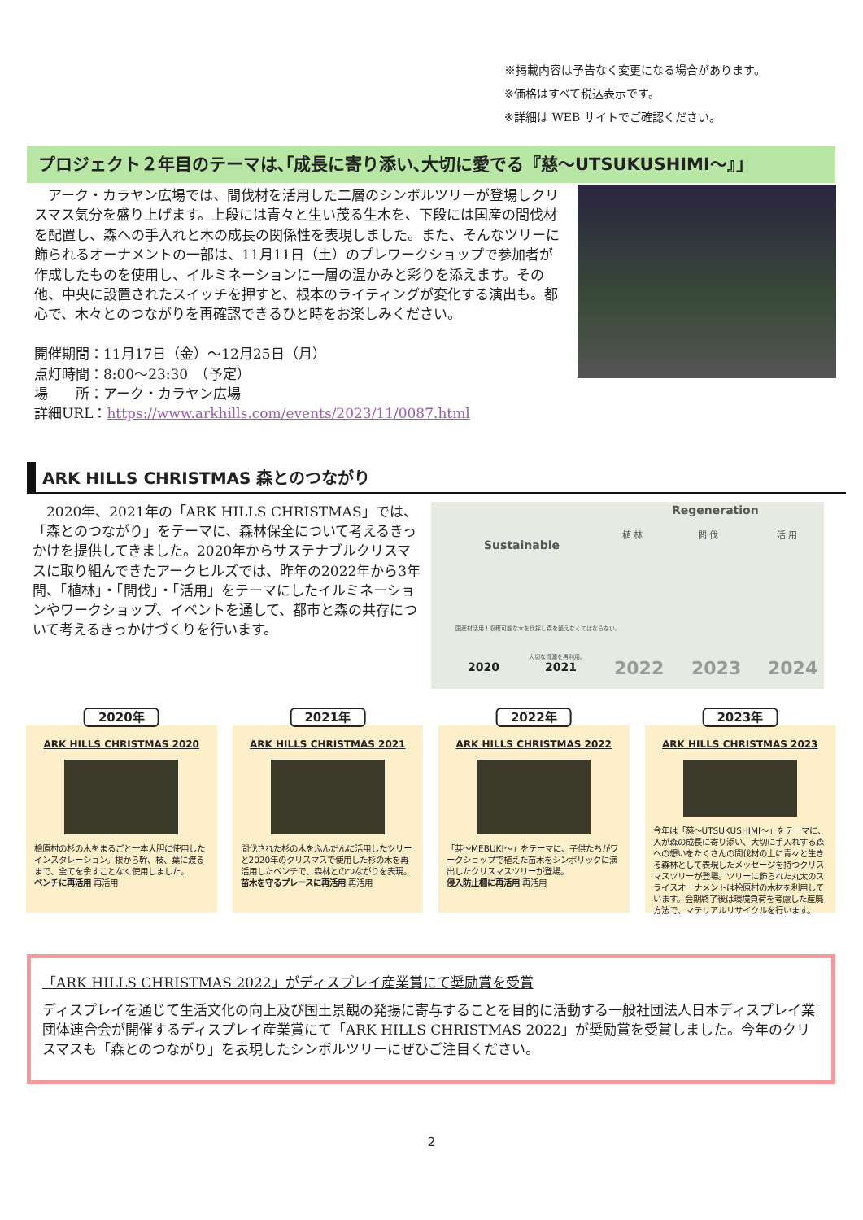※掲載内容は予告なく変更になる場合があります。
※価格はすべて税込表示です。
※詳細は WEB サイトでご確認ください。
プロジェクト２年目のテーマは､｢成長に寄り添い､大切に愛でる『慈〜UTSUKUSHIMI〜』｣
　アーク・カラヤン広場では、間伐材を活用した二層のシンボルツリーが登場しクリスマス気分を盛り上げます。上段には青々と生い茂る生木を、下段には国産の間伐材を配置し、森への手入れと木の成長の関係性を表現しました。また、そんなツリーに飾られるオーナメントの一部は、11月11日（土）のプレワークショップで参加者が作成したものを使用し、イルミネーションに一層の温かみと彩りを添えます。その他、中央に設置されたスイッチを押すと、根本のライティングが変化する演出も。都心で、木々とのつながりを再確認できるひと時をお楽しみください。
開催期間：11月17日（金）〜12月25日（月）
点灯時間：8:00〜23:30　（予定）
場　　所：アーク・カラヤン広場
詳細URL：https://www.arkhills.com/events/2023/11/0087.html
ARK HILLS CHRISTMAS 森とのつながり
　2020年、2021年の「ARK HILLS CHRISTMAS」では、「森とのつながり」をテーマに、森林保全について考えるきっかけを提供してきました。2020年からサステナブルクリスマスに取り組んできたアークヒルズでは、昨年の2022年から3年間、「植林」・「間伐」・「活用」をテーマにしたイルミネーションやワークショップ、イベントを通して、都市と森の共存について考えるきっかけづくりを行います。
Regeneration
植 林 間 伐 活 用
Sustainable
国産材活用！収穫可能な木を伐採し森を整えなくてはならない。
大切な資源を再利用。
2020 2021 2022 2023 2024
2020年
ARK HILLS CHRISTMAS 2020
檜原村の杉の木をまるごと一本大胆に使用したインスタレーション。根から幹、枝、葉に渡るまで、全てを余すことなく使用しました。
ベンチに再活用 再活用
2021年
ARK HILLS CHRISTMAS 2021
間伐された杉の木をふんだんに活用したツリーと2020年のクリスマスで使用した杉の木を再活用したベンチで、森林とのつながりを表現。
苗木を守るプレースに再活用 再活用
2022年
ARK HILLS CHRISTMAS 2022
「芽〜MEBUKI〜」をテーマに、子供たちがワークショップで植えた苗木をシンボリックに演出したクリスマスツリーが登場。
侵入防止柵に再活用 再活用
2023年
ARK HILLS CHRISTMAS 2023
今年は「慈〜UTSUKUSHIMI〜」をテーマに、人が森の成長に寄り添い、大切に手入れする森への想いをたくさんの間伐材の上に青々と生きる森林として表現したメッセージを持つクリスマスツリーが登場。ツリーに飾られた丸太のスライスオーナメントは桧原村の木材を利用しています。会期終了後は環境負荷を考慮した産廃方法で、マテリアルリサイクルを行います。
「ARK HILLS CHRISTMAS 2022」がディスプレイ産業賞にて奨励賞を受賞
ディスプレイを通じて生活文化の向上及び国土景観の発揚に寄与することを目的に活動する一般社団法人日本ディスプレイ業団体連合会が開催するディスプレイ産業賞にて「ARK HILLS CHRISTMAS 2022」が奨励賞を受賞しました。今年のクリスマスも「森とのつながり」を表現したシンボルツリーにぜひご注目ください。
2